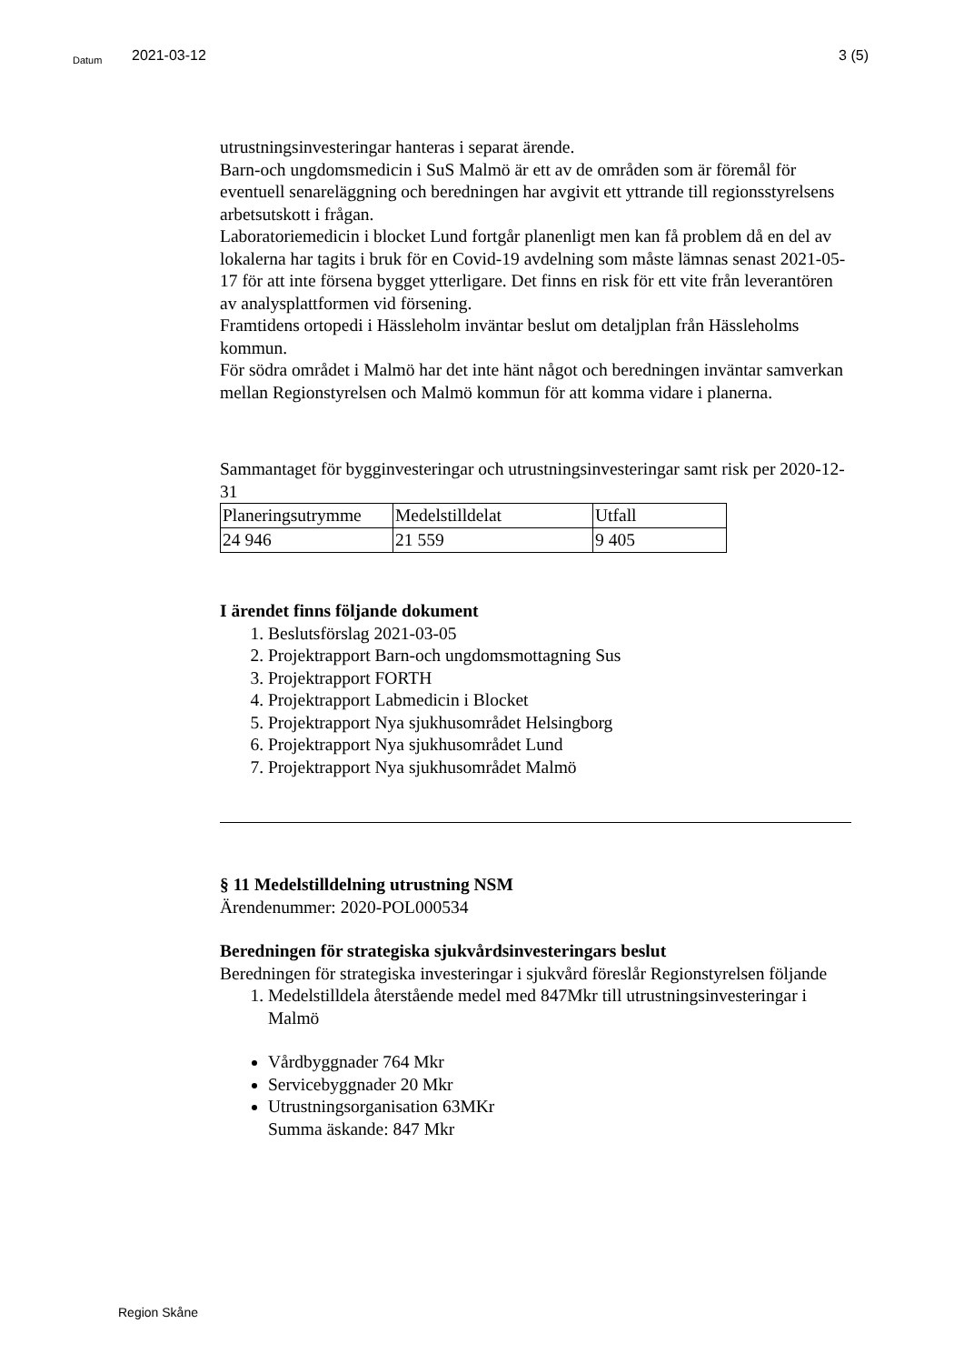Datum 2021-03-12 3 (5)
utrustningsinvesteringar hanteras i separat ärende.
Barn-och ungdomsmedicin i SuS Malmö är ett av de områden som är föremål för eventuell senareläggning och beredningen har avgivit ett yttrande till regionsstyrelsens arbetsutskott i frågan.
Laboratoriemedicin i blocket Lund fortgår planenligt men kan få problem då en del av lokalerna har tagits i bruk för en Covid-19 avdelning som måste lämnas senast 2021-05-17 för att inte försena bygget ytterligare. Det finns en risk för ett vite från leverantören av analysplattformen vid försening.
Framtidens ortopedi i Hässleholm inväntar beslut om detaljplan från Hässleholms kommun.
För södra området i Malmö har det inte hänt något och beredningen inväntar samverkan mellan Regionstyrelsen och Malmö kommun för att komma vidare i planerna.
Sammantaget för bygginvesteringar och utrustningsinvesteringar samt risk per 2020-12-31
| Planeringsutrymme | Medelstilldelat | Utfall |
| 24 946 | 21 559 | 9 405 |
I ärendet finns följande dokument
1. Beslutsförslag 2021-03-05
2. Projektrapport Barn-och ungdomsmottagning Sus
3. Projektrapport FORTH
4. Projektrapport Labmedicin i Blocket
5. Projektrapport Nya sjukhusområdet Helsingborg
6. Projektrapport Nya sjukhusområdet Lund
7. Projektrapport Nya sjukhusområdet Malmö
§ 11 Medelstilldelning utrustning NSM
Ärendenummer: 2020-POL000534
Beredningen för strategiska sjukvårdsinvesteringars beslut
Beredningen för strategiska investeringar i sjukvård föreslår Regionstyrelsen följande
1. Medelstilldela återstående medel med 847Mkr till utrustningsinvesteringar i Malmö
Vårdbyggnader 764 Mkr
Servicebyggnader 20 Mkr
Utrustningsorganisation 63MKr
Summa äskande: 847 Mkr
Region Skåne